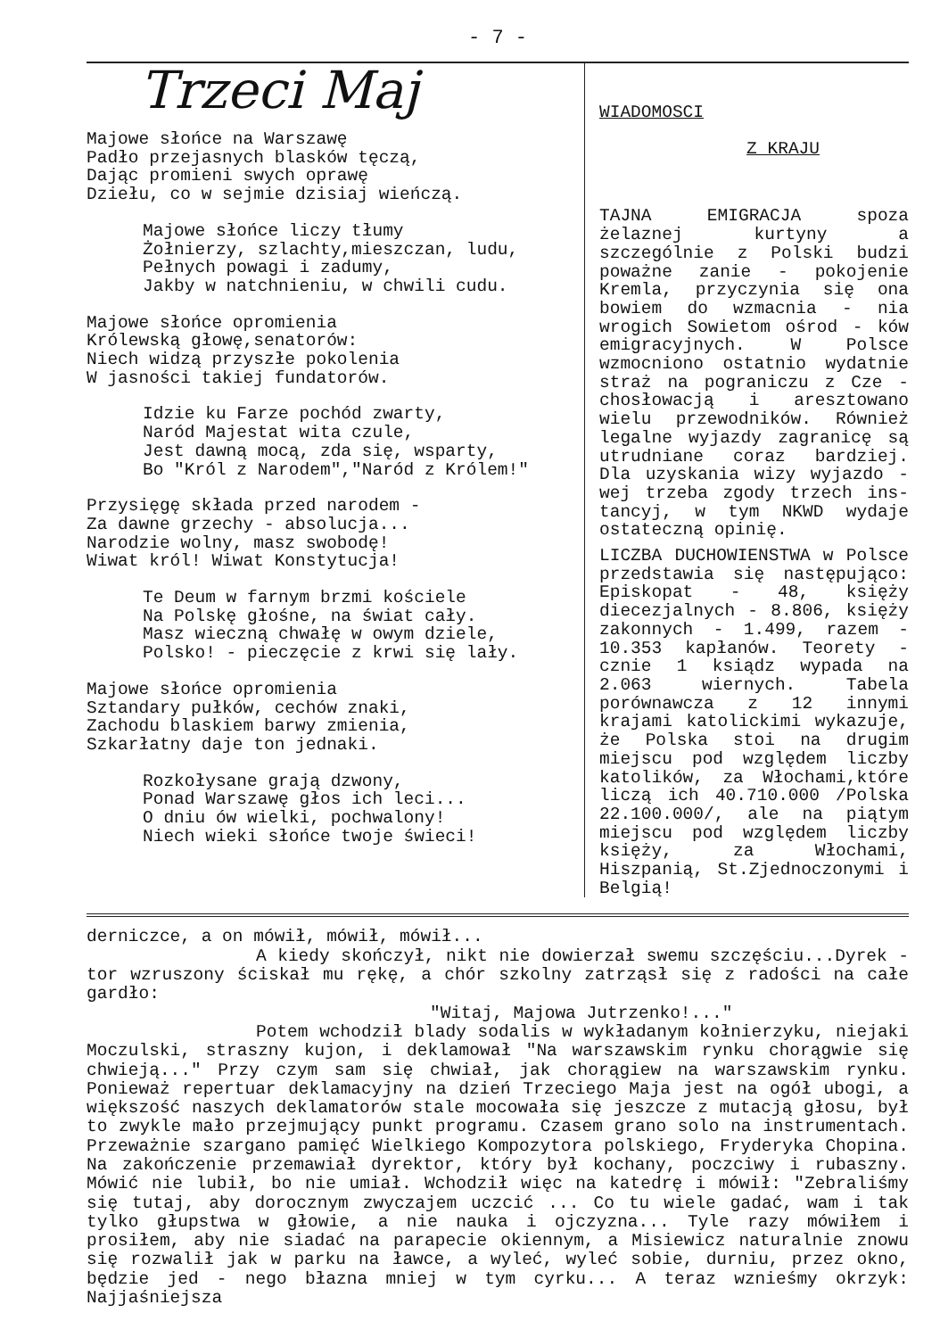- 7 -
Trzeci Maj
Majowe słońce na Warszawę
Padło przejasnych blasków tęczą,
Dając promieni swych oprawę
Dziełu, co w sejmie dzisiaj wieńczą.
Majowe słońce liczy tłumy
Żołnierzy, szlachty,mieszczan, ludu,
Pełnych powagi i zadumy,
Jakby w natchnieniu, w chwili cudu.
Majowe słońce opromienia
Królewską głowę,senatorów:
Niech widzą przyszłe pokolenia
W jasności takiej fundatorów.
Idzie ku Farze pochód zwarty,
Naród Majestat wita czule,
Jest dawną mocą, zda się, wsparty,
Bo "Król z Narodem","Naród z Królem!"
Przysięgę składa przed narodem -
Za dawne grzechy - absolucja...
Narodzie wolny, masz swobodę!
Wiwat król! Wiwat Konstytucja!
Te Deum w farnym brzmi kościele
Na Polskę głośne, na świat cały.
Masz wieczną chwałę w owym dziele,
Polsko! - pieczęcie z krwi się lały.
Majowe słońce opromienia
Sztandary pułków, cechów znaki,
Zachodu blaskiem barwy zmienia,
Szkarłatny daje ton jednaki.
Rozkołysane grają dzwony,
Ponad Warszawę głos ich leci...
O dniu ów wielki, pochwalony!
Niech wieki słońce twoje świeci!
WIADOMOSCI
Z KRAJU
TAJNA EMIGRACJA spoza żelaznej kurtyny a szczególnie z Polski budzi poważne zanie - pokojenie Kremla, przyczynia się ona bowiem do wzmacnia - nia wrogich Sowietom ośrod - ków emigracyjnych. W Polsce wzmocniono ostatnio wydatnie straż na pograniczu z Cze - chosłowacją i aresztowano wielu przewodników. Również legalne wyjazdy zagranicę są utrudniane coraz bardziej. Dla uzyskania wizy wyjazdo - wej trzeba zgody trzech ins- tancyj, w tym NKWD wydaje ostateczną opinię.
LICZBA DUCHOWIENSTWA w Polsce przedstawia się następująco: Episkopat - 48, księży diecezjalnych - 8.806, księży zakonnych - 1.499, razem - 10.353 kapłanów. Teorety - cznie 1 ksiądz wypada na 2.063 wiernych. Tabela porównawcza z 12 innymi krajami katolickimi wykazuje, że Polska stoi na drugim miejscu pod względem liczby katolików, za Włochami,które liczą ich 40.710.000 /Polska 22.100.000/, ale na piątym miejscu pod względem liczby księży, za Włochami, Hiszpanią, St.Zjednoczonymi i Belgią!
derniczce, a on mówił, mówił, mówił...
A kiedy skończył, nikt nie dowierzał swemu szczęściu...Dyrek - tor wzruszony ściskał mu rękę, a chór szkolny zatrząsł się z radości na całe gardło:
"Witaj, Majowa Jutrzenko!..."
Potem wchodził blady sodalis w wykładanym kołnierzyku, niejaki Moczulski, straszny kujon, i deklamował "Na warszawskim rynku chorągwie się chwieją..." Przy czym sam się chwiał, jak chorągiew na warszawskim rynku. Ponieważ repertuar deklamacyjny na dzień Trzeciego Maja jest na ogół ubogi, a większość naszych deklamatorów stale mocowała się jeszcze z mutacją głosu, był to zwykle mało przejmujący punkt programu. Czasem grano solo na instrumentach. Przeważnie szargano pamięć Wielkiego Kompozytora polskiego, Fryderyka Chopina. Na zakończenie przemawiał dyrektor, który był kochany, poczciwy i rubaszny. Mówić nie lubił, bo nie umiał. Wchodził więc na katedrę i mówił: "Zebraliśmy się tutaj, aby dorocznym zwyczajem uczcić ... Co tu wiele gadać, wam i tak tylko głupstwa w głowie, a nie nauka i ojczyzna... Tyle razy mówiłem i prosiłem, aby nie siadać na parapecie okiennym, a Misiewicz naturalnie znowu się rozwalił jak w parku na ławce, a wyleć, wyleć sobie, durniu, przez okno, będzie jed - nego błazna mniej w tym cyrku... A teraz wznieśmy okrzyk: Najjaśniejsza